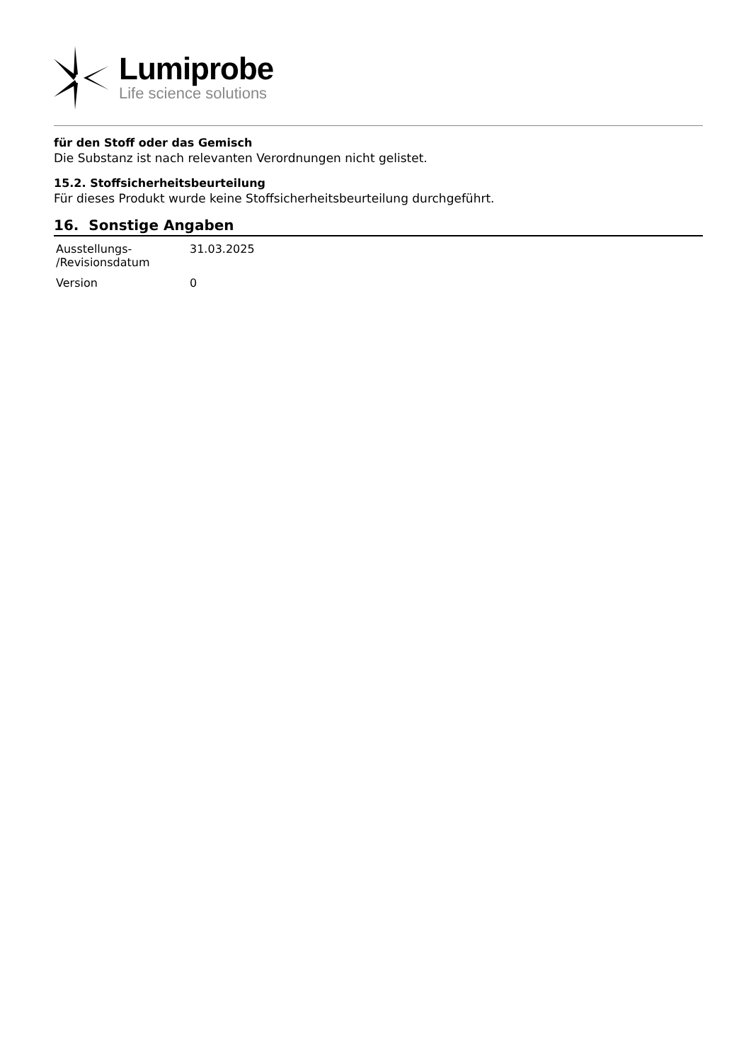Lumiprobe
Life science solutions
für den Stoff oder das Gemisch
Die Substanz ist nach relevanten Verordnungen nicht gelistet.
15.2. Stoffsicherheitsbeurteilung
Für dieses Produkt wurde keine Stoffsicherheitsbeurteilung durchgeführt.
16. Sonstige Angaben
| Ausstellungs- /Revisionsdatum | 31.03.2025 |
| Version | 0 |